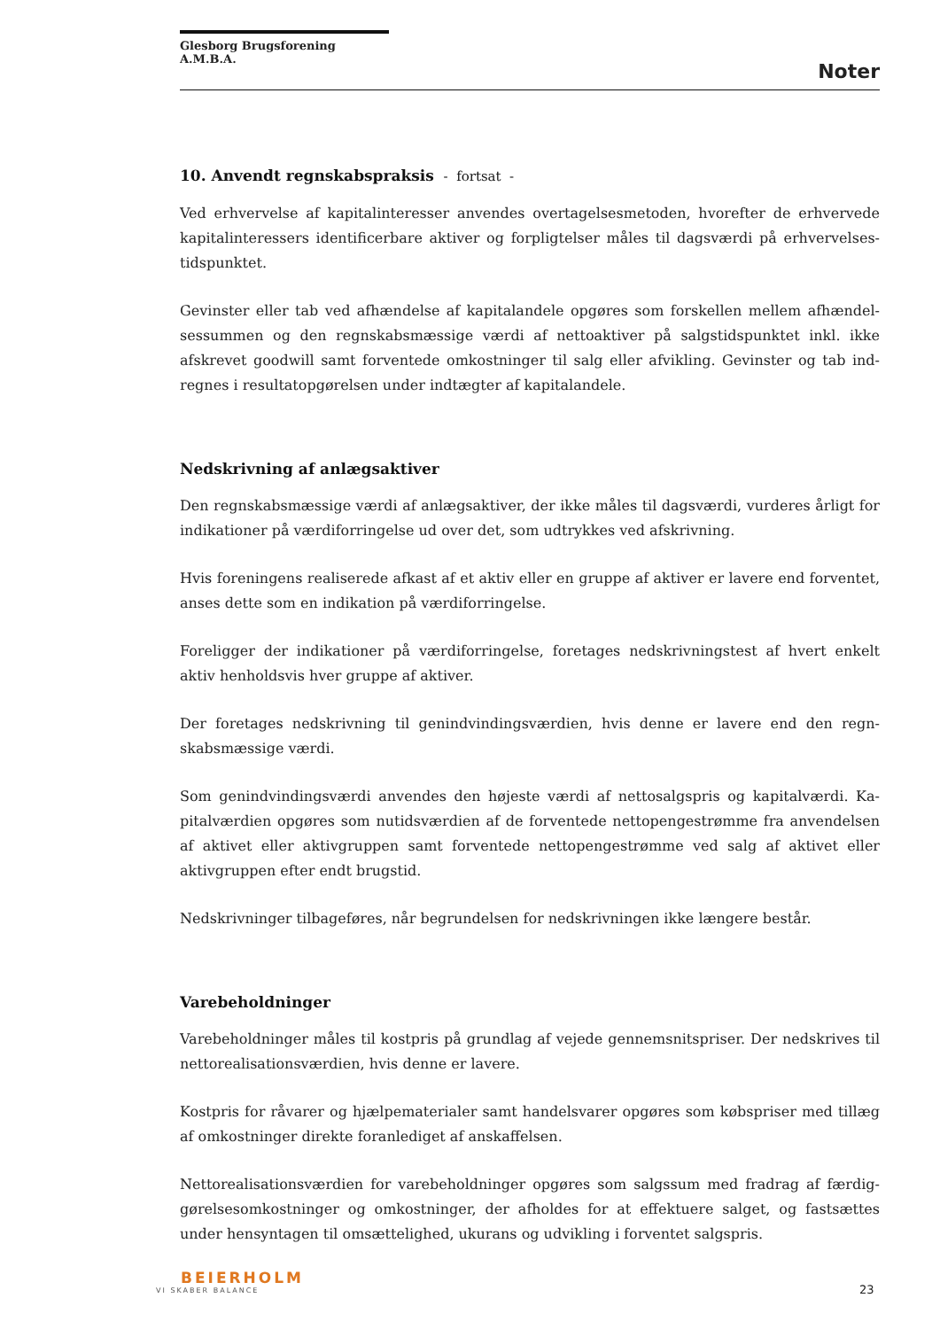Glesborg Brugsforening A.M.B.A.
Noter
10. Anvendt regnskabspraksis - fortsat -
Ved erhvervelse af kapitalinteresser anvendes overtagelsesmetoden, hvorefter de erhvervede kapitalinteressers identificerbare aktiver og forpligtelser måles til dagsværdi på erhvervelses­tidspunktet.
Gevinster eller tab ved afhændelse af kapitalandele opgøres som forskellen mellem afhændel­sessummen og den regnskabsmæssige værdi af nettoaktiver på salgstidspunktet inkl. ikke afskrevet goodwill samt forventede omkostninger til salg eller afvikling. Gevinster og tab ind­regnes i resultatopgørelsen under indtægter af kapitalandele.
Nedskrivning af anlægsaktiver
Den regnskabsmæssige værdi af anlægsaktiver, der ikke måles til dagsværdi, vurderes årligt for indikationer på værdiforringelse ud over det, som udtrykkes ved afskrivning.
Hvis foreningens realiserede afkast af et aktiv eller en gruppe af aktiver er lavere end forven­tet, anses dette som en indikation på værdiforringelse.
Foreligger der indikationer på værdiforringelse, foretages nedskrivningstest af hvert enkelt aktiv henholdsvis hver gruppe af aktiver.
Der foretages nedskrivning til genindvindingsværdien, hvis denne er lavere end den regn­skabsmæssige værdi.
Som genindvindingsværdi anvendes den højeste værdi af nettosalgspris og kapitalværdi. Ka­pitalværdien opgøres som nutidsværdien af de forventede nettopengestrømme fra anvendel­sen af aktivet eller aktivgruppen samt forventede nettopengestrømme ved salg af aktivet el­ler aktivgruppen efter endt brugstid.
Nedskrivninger tilbageføres, når begrundelsen for nedskrivningen ikke længere består.
Varebeholdninger
Varebeholdninger måles til kostpris på grundlag af vejede gennemsnitspriser. Der nedskrives til nettorealisationsværdien, hvis denne er lavere.
Kostpris for råvarer og hjælpematerialer samt handelsvarer opgøres som købspriser med til­læg af omkostninger direkte foranlediget af anskaffelsen.
Nettorealisationsværdien for varebeholdninger opgøres som salgssum med fradrag af færdig­gørelsesomkostninger og omkostninger, der afholdes for at effektuere salget, og fastsættes under hensyntagen til omsættelighed, ukurans og udvikling i forventet salgspris.
BEIERHOLM
VI SKABER BALANCE
23